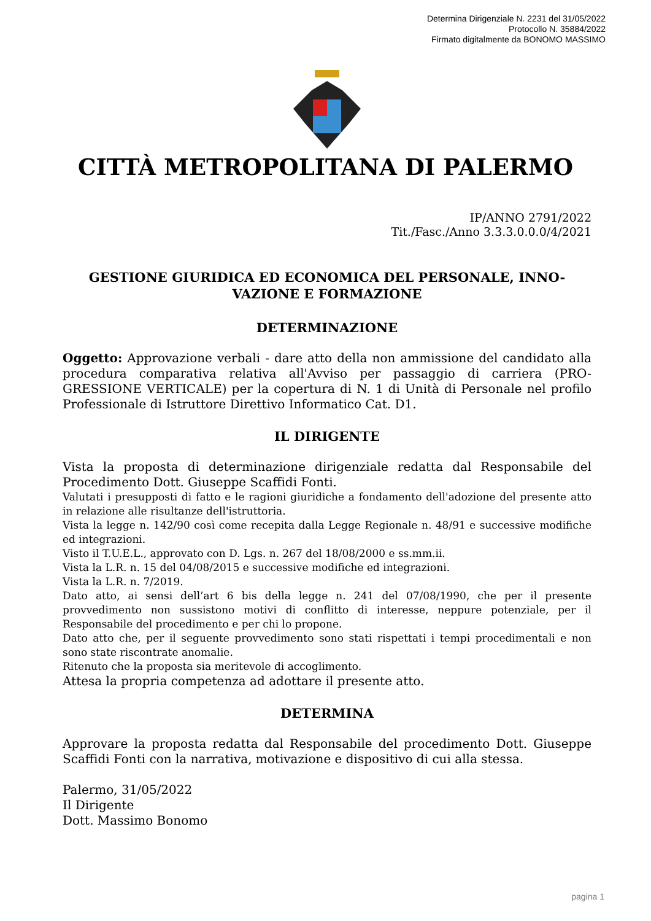Determina Dirigenziale N. 2231 del 31/05/2022
Protocollo N. 35884/2022
Firmato digitalmente da BONOMO MASSIMO
CITTÀ METROPOLITANA DI PALERMO
IP/ANNO 2791/2022
Tit./Fasc./Anno 3.3.3.0.0.0/4/2021
GESTIONE GIURIDICA ED ECONOMICA DEL PERSONALE, INNO-
VAZIONE E FORMAZIONE
DETERMINAZIONE
Oggetto: Approvazione verbali - dare atto della non ammissione del candidato alla procedura comparativa relativa all'Avviso per passaggio di carriera (PRO-GRESSIONE VERTICALE) per la copertura di N. 1 di Unità di Personale nel profilo Professionale di Istruttore Direttivo Informatico Cat. D1.
IL DIRIGENTE
Vista la proposta di determinazione dirigenziale redatta dal Responsabile del Procedimento Dott. Giuseppe Scaffidi Fonti.
Valutati i presupposti di fatto e le ragioni giuridiche a fondamento dell'adozione del presente atto in relazione alle risultanze dell'istruttoria.
Vista la legge n. 142/90 così come recepita dalla Legge Regionale n. 48/91 e successive modifiche ed integrazioni.
Visto il T.U.E.L., approvato con D. Lgs. n. 267 del 18/08/2000 e ss.mm.ii.
Vista la L.R. n. 15 del 04/08/2015 e successive modifiche ed integrazioni.
Vista la L.R. n. 7/2019.
Dato atto, ai sensi dell’art 6 bis della legge n. 241 del 07/08/1990, che per il presente provvedimento non sussistono motivi di conflitto di interesse, neppure potenziale, per il Responsabile del procedimento e per chi lo propone.
Dato atto che, per il seguente provvedimento sono stati rispettati i tempi procedimentali e non sono state riscontrate anomalie.
Ritenuto che la proposta sia meritevole di accoglimento.
Attesa la propria competenza ad adottare il presente atto.
DETERMINA
Approvare la proposta redatta dal Responsabile del procedimento Dott. Giuseppe Scaffidi Fonti con la narrativa, motivazione e dispositivo di cui alla stessa.
Palermo, 31/05/2022
Il Dirigente
Dott. Massimo Bonomo
pagina 1